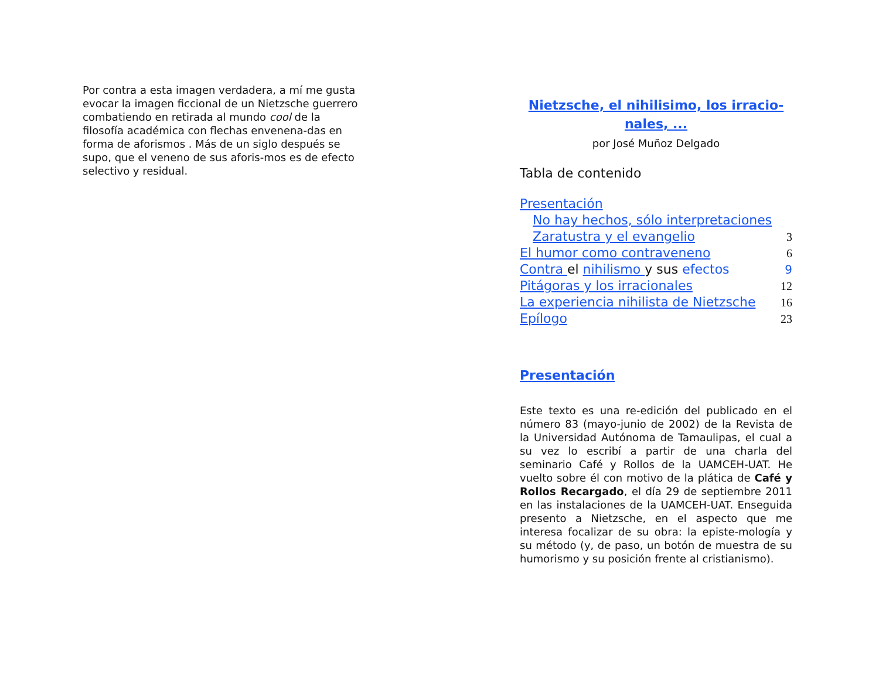Por contra a esta imagen verdadera, a mí me gusta evocar la imagen ficcional de un Nietzsche guerrero combatiendo en retirada al mundo cool de la filosofía académica con flechas envenena-das en forma de aforismos . Más de un siglo después se supo, que el veneno de sus aforis-mos es de efecto selectivo y residual.
Nietzsche, el nihilisimo, los irracio-nales, ...
por José Muñoz Delgado
Tabla de contenido
Presentación
No hay hechos, sólo interpretaciones
Zaratustra y el evangelio 3
El humor como contraveneno 6
Contra el nihilismo y sus efectos 9
Pitágoras y los irracionales 12
La experiencia nihilista de Nietzsche 16
Epílogo 23
Presentación
Este texto es una re-edición del publicado en el número 83 (mayo-junio de 2002) de la Revista de la Universidad Autónoma de Tamaulipas, el cual a su vez lo escribí a partir de una charla del seminario Café y Rollos de la UAMCEH-UAT. He vuelto sobre él con motivo de la plática de Café y Rollos Recargado, el día 29 de septiembre 2011 en las instalaciones de la UAMCEH-UAT. Enseguida presento a Nietzsche, en el aspecto que me interesa focalizar de su obra: la episte-mología y su método (y, de paso, un botón de muestra de su humorismo y su posición frente al cristianismo).